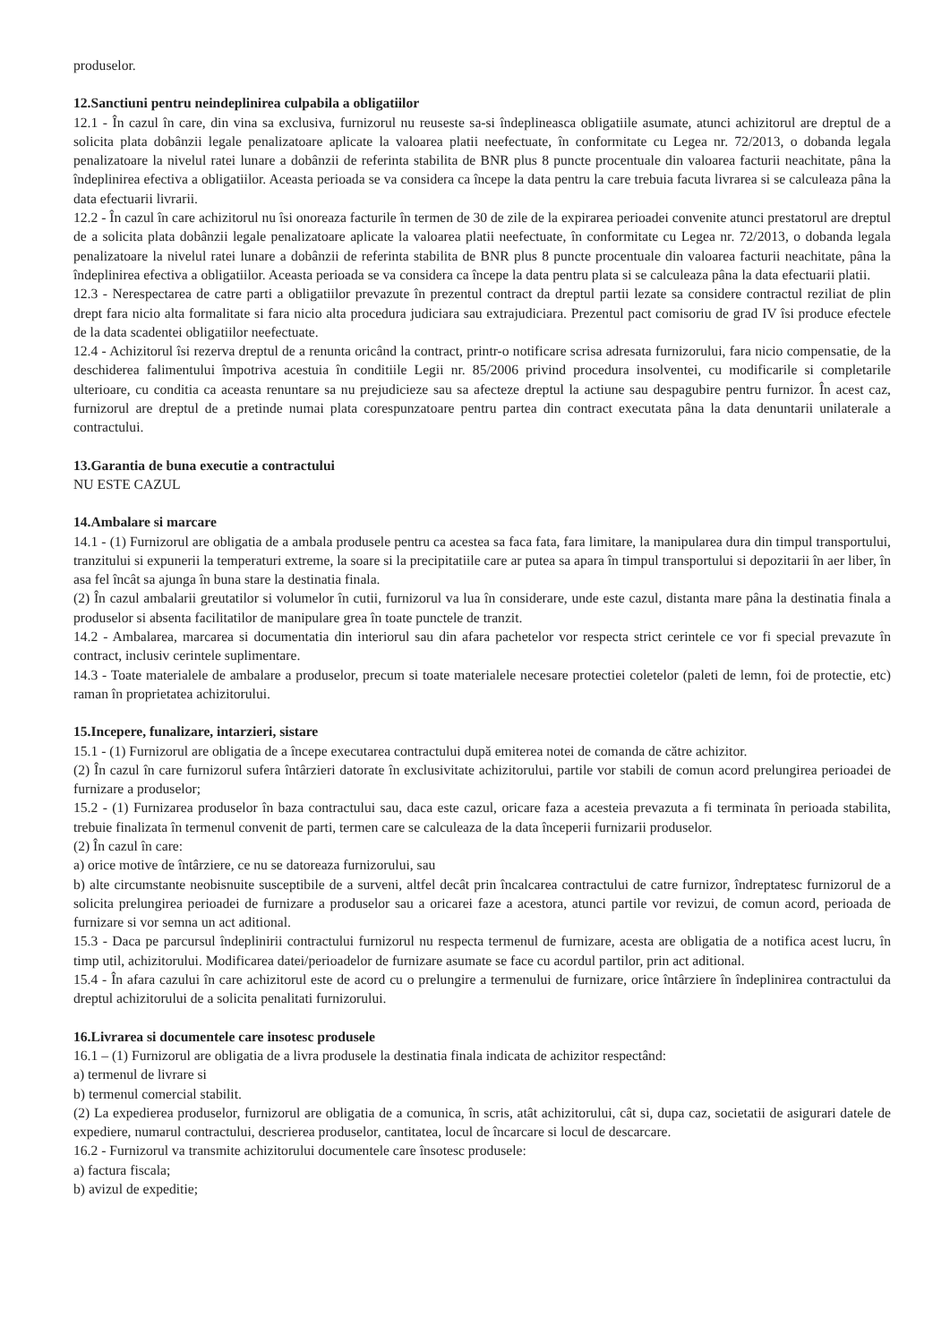produselor.
12.Sanctiuni pentru neindeplinirea culpabila a obligatiilor
12.1 - În cazul în care, din vina sa exclusiva, furnizorul nu reuseste sa-si îndeplineasca obligatiile asumate, atunci achizitorul are dreptul de a solicita plata dobânzii legale penalizatoare aplicate la valoarea platii neefectuate, în conformitate cu Legea nr. 72/2013, o dobanda legala penalizatoare la nivelul ratei lunare a dobânzii de referinta stabilita de BNR plus 8 puncte procentuale din valoarea facturii neachitate, pâna la îndeplinirea efectiva a obligatiilor. Aceasta perioada se va considera ca începe la data pentru la care trebuia facuta livrarea si se calculeaza pâna la data efectuarii livrarii.
12.2 - În cazul în care achizitorul nu îsi onoreaza facturile în termen de 30 de zile de la expirarea perioadei convenite atunci prestatorul are dreptul de a solicita plata dobânzii legale penalizatoare aplicate la valoarea platii neefectuate, în conformitate cu Legea nr. 72/2013, o dobanda legala penalizatoare la nivelul ratei lunare a dobânzii de referinta stabilita de BNR plus 8 puncte procentuale din valoarea facturii neachitate, pâna la îndeplinirea efectiva a obligatiilor. Aceasta perioada se va considera ca începe la data pentru plata si se calculeaza pâna la data efectuarii platii.
12.3 - Nerespectarea de catre parti a obligatiilor prevazute în prezentul contract da dreptul partii lezate sa considere contractul reziliat de plin drept fara nicio alta formalitate si fara nicio alta procedura judiciara sau extrajudiciara. Prezentul pact comisoriu de grad IV îsi produce efectele de la data scadentei obligatiilor neefectuate.
12.4 - Achizitorul îsi rezerva dreptul de a renunta oricând la contract, printr-o notificare scrisa adresata furnizorului, fara nicio compensatie, de la deschiderea falimentului împotriva acestuia în conditiile Legii nr. 85/2006 privind procedura insolventei, cu modificarile si completarile ulterioare, cu conditia ca aceasta renuntare sa nu prejudicieze sau sa afecteze dreptul la actiune sau despagubire pentru furnizor. În acest caz, furnizorul are dreptul de a pretinde numai plata corespunzatoare pentru partea din contract executata pâna la data denuntarii unilaterale a contractului.
13.Garantia de buna executie a contractului
NU ESTE CAZUL
14.Ambalare si marcare
14.1 - (1) Furnizorul are obligatia de a ambala produsele pentru ca acestea sa faca fata, fara limitare, la manipularea dura din timpul transportului, tranzitului si expunerii la temperaturi extreme, la soare si la precipitatiile care ar putea sa apara în timpul transportului si depozitarii în aer liber, în asa fel încât sa ajunga în buna stare la destinatia finala.
(2) În cazul ambalarii greutatilor si volumelor în cutii, furnizorul va lua în considerare, unde este cazul, distanta mare pâna la destinatia finala a produselor si absenta facilitatilor de manipulare grea în toate punctele de tranzit.
14.2 - Ambalarea, marcarea si documentatia din interiorul sau din afara pachetelor vor respecta strict cerintele ce vor fi special prevazute în contract, inclusiv cerintele suplimentare.
14.3 - Toate materialele de ambalare a produselor, precum si toate materialele necesare protectiei coletelor (paleti de lemn, foi de protectie, etc) raman în proprietatea achizitorului.
15.Incepere, funalizare, intarzieri, sistare
15.1 - (1) Furnizorul are obligatia de a începe executarea contractului după emiterea notei de comanda de către achizitor.
(2) În cazul în care furnizorul sufera întârzieri datorate în exclusivitate achizitorului, partile vor stabili de comun acord prelungirea perioadei de furnizare a produselor;
15.2 - (1) Furnizarea produselor în baza contractului sau, daca este cazul, oricare faza a acesteia prevazuta a fi terminata în perioada stabilita, trebuie finalizata în termenul convenit de parti, termen care se calculeaza de la data începerii furnizarii produselor.
(2) În cazul în care:
a) orice motive de întârziere, ce nu se datoreaza furnizorului, sau
b) alte circumstante neobisnuite susceptibile de a surveni, altfel decât prin încalcarea contractului de catre furnizor, îndreptatesc furnizorul de a solicita prelungirea perioadei de furnizare a produselor sau a oricarei faze a acestora, atunci partile vor revizui, de comun acord, perioada de furnizare si vor semna un act aditional.
15.3 - Daca pe parcursul îndeplinirii contractului furnizorul nu respecta termenul de furnizare, acesta are obligatia de a notifica acest lucru, în timp util, achizitorului. Modificarea datei/perioadelor de furnizare asumate se face cu acordul partilor, prin act aditional.
15.4 - În afara cazului în care achizitorul este de acord cu o prelungire a termenului de furnizare, orice întârziere în îndeplinirea contractului da dreptul achizitorului de a solicita penalitati furnizorului.
16.Livrarea si documentele care insotesc produsele
16.1 – (1) Furnizorul are obligatia de a livra produsele la destinatia finala indicata de achizitor respectând:
a) termenul de livrare si
b) termenul comercial stabilit.
(2) La expedierea produselor, furnizorul are obligatia de a comunica, în scris, atât achizitorului, cât si, dupa caz, societatii de asigurari datele de expediere, numarul contractului, descrierea produselor, cantitatea, locul de încarcare si locul de descarcare.
16.2 - Furnizorul va transmite achizitorului documentele care însotesc produsele:
a) factura fiscala;
b) avizul de expeditie;